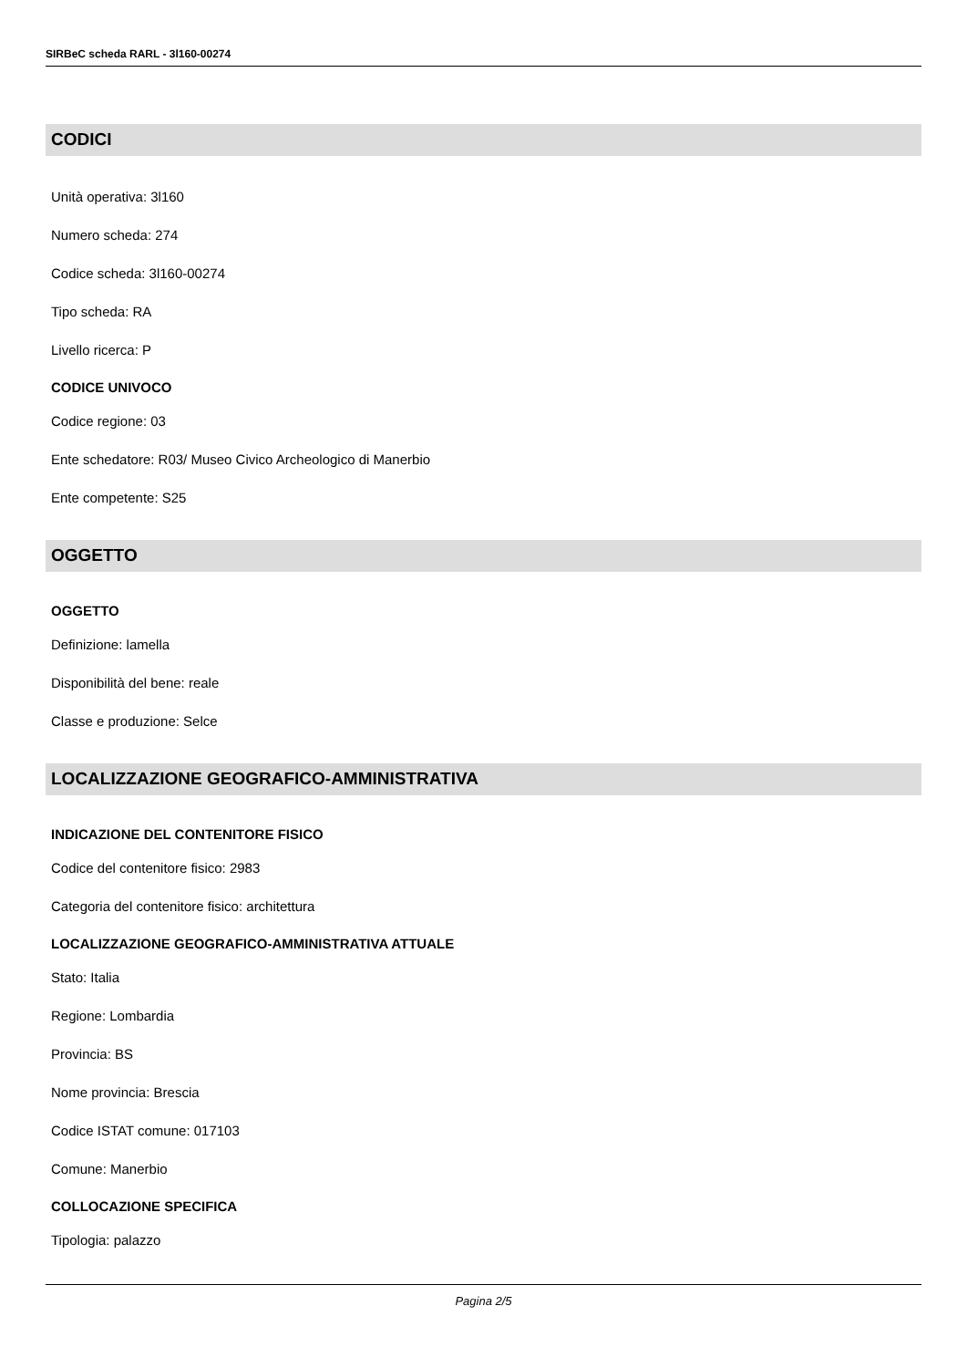SIRBeC scheda RARL - 3l160-00274
CODICI
Unità operativa: 3l160
Numero scheda: 274
Codice scheda: 3l160-00274
Tipo scheda: RA
Livello ricerca: P
CODICE UNIVOCO
Codice regione: 03
Ente schedatore: R03/ Museo Civico Archeologico di Manerbio
Ente competente: S25
OGGETTO
OGGETTO
Definizione: lamella
Disponibilità del bene: reale
Classe e produzione: Selce
LOCALIZZAZIONE GEOGRAFICO-AMMINISTRATIVA
INDICAZIONE DEL CONTENITORE FISICO
Codice del contenitore fisico: 2983
Categoria del contenitore fisico: architettura
LOCALIZZAZIONE GEOGRAFICO-AMMINISTRATIVA ATTUALE
Stato: Italia
Regione: Lombardia
Provincia: BS
Nome provincia: Brescia
Codice ISTAT comune: 017103
Comune: Manerbio
COLLOCAZIONE SPECIFICA
Tipologia: palazzo
Pagina 2/5